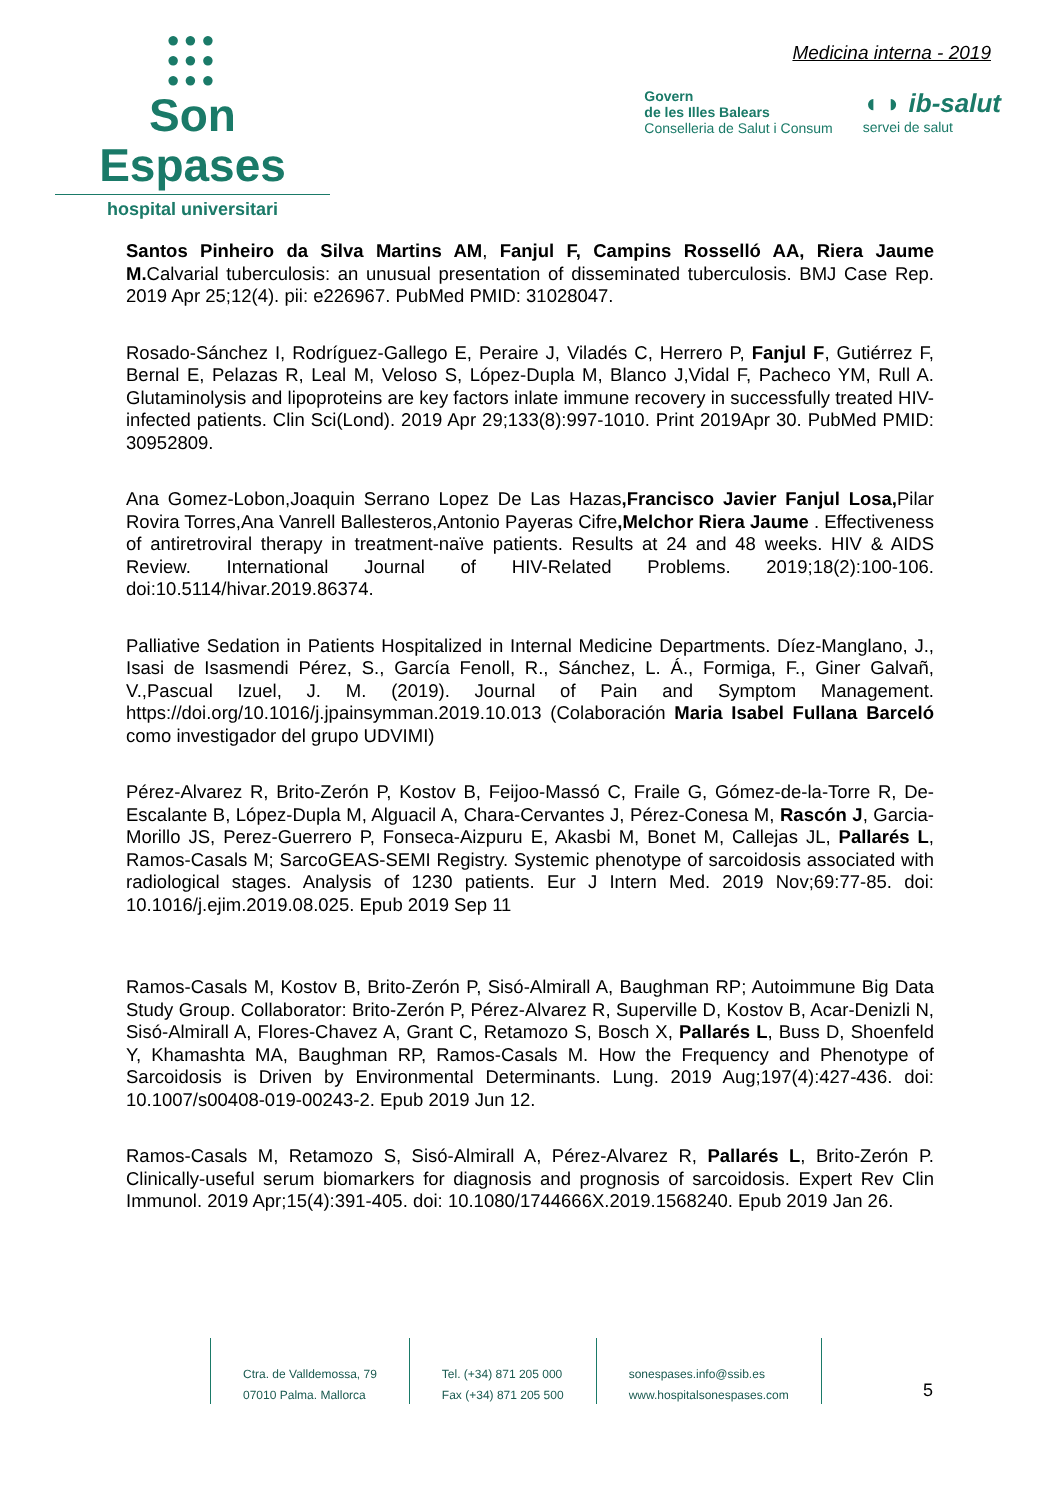●●●
●●●
●●●
Son Espases
hospital universitari
Medicina interna - 2019
Govern
de les Illes Balears
Conselleria de Salut i Consum
◖ ◗ ib-salut
servei de salut
Santos Pinheiro da Silva Martins AM, Fanjul F, Campins Rosselló AA, Riera Jaume M. Calvarial tuberculosis: an unusual presentation of disseminated tuberculosis. BMJ Case Rep. 2019 Apr 25;12(4). pii: e226967. PubMed PMID: 31028047.
Rosado-Sánchez I, Rodríguez-Gallego E, Peraire J, Viladés C, Herrero P, Fanjul F, Gutiérrez F, Bernal E, Pelazas R, Leal M, Veloso S, López-Dupla M, Blanco J,Vidal F, Pacheco YM, Rull A. Glutaminolysis and lipoproteins are key factors inlate immune recovery in successfully treated HIV-infected patients. Clin Sci(Lond). 2019 Apr 29;133(8):997-1010. Print 2019Apr 30. PubMed PMID: 30952809.
Ana Gomez-Lobon,Joaquin Serrano Lopez De Las Hazas,Francisco Javier Fanjul Losa, Pilar Rovira Torres,Ana Vanrell Ballesteros,Antonio Payeras Cifre,Melchor Riera Jaume . Effectiveness of antiretroviral therapy in treatment-naïve patients. Results at 24 and 48 weeks. HIV & AIDS Review. International Journal of HIV-Related Problems. 2019;18(2):100-106. doi:10.5114/hivar.2019.86374.
Palliative Sedation in Patients Hospitalized in Internal Medicine Departments. Díez-Manglano, J., Isasi de Isasmendi Pérez, S., García Fenoll, R., Sánchez, L. Á., Formiga, F., Giner Galvañ, V.,Pascual Izuel, J. M. (2019). Journal of Pain and Symptom Management. https://doi.org/10.1016/j.jpainsymman.2019.10.013 (Colaboración Maria Isabel Fullana Barceló como investigador del grupo UDVIMI)
Pérez-Alvarez R, Brito-Zerón P, Kostov B, Feijoo-Massó C, Fraile G, Gómez-de-la-Torre R, De-Escalante B, López-Dupla M, Alguacil A, Chara-Cervantes J, Pérez-Conesa M, Rascón J, Garcia-Morillo JS, Perez-Guerrero P, Fonseca-Aizpuru E, Akasbi M, Bonet M, Callejas JL, Pallarés L, Ramos-Casals M; SarcoGEAS-SEMI Registry. Systemic phenotype of sarcoidosis associated with radiological stages. Analysis of 1230 patients. Eur J Intern Med. 2019 Nov;69:77-85. doi: 10.1016/j.ejim.2019.08.025. Epub 2019 Sep 11
Ramos-Casals M, Kostov B, Brito-Zerón P, Sisó-Almirall A, Baughman RP; Autoimmune Big Data Study Group. Collaborator: Brito-Zerón P, Pérez-Alvarez R, Superville D, Kostov B, Acar-Denizli N, Sisó-Almirall A, Flores-Chavez A, Grant C, Retamozo S, Bosch X, Pallarés L, Buss D, Shoenfeld Y, Khamashta MA, Baughman RP, Ramos-Casals M. How the Frequency and Phenotype of Sarcoidosis is Driven by Environmental Determinants. Lung. 2019 Aug;197(4):427-436. doi: 10.1007/s00408-019-00243-2. Epub 2019 Jun 12.
Ramos-Casals M, Retamozo S, Sisó-Almirall A, Pérez-Alvarez R, Pallarés L, Brito-Zerón P. Clinically-useful serum biomarkers for diagnosis and prognosis of sarcoidosis. Expert Rev Clin Immunol. 2019 Apr;15(4):391-405. doi: 10.1080/1744666X.2019.1568240. Epub 2019 Jan 26.
Ctra. de Valldemossa, 79
07010 Palma. Mallorca
Tel. (+34) 871 205 000
Fax (+34) 871 205 500
sonespases.info@ssib.es
www.hospitalsonespases.com
5